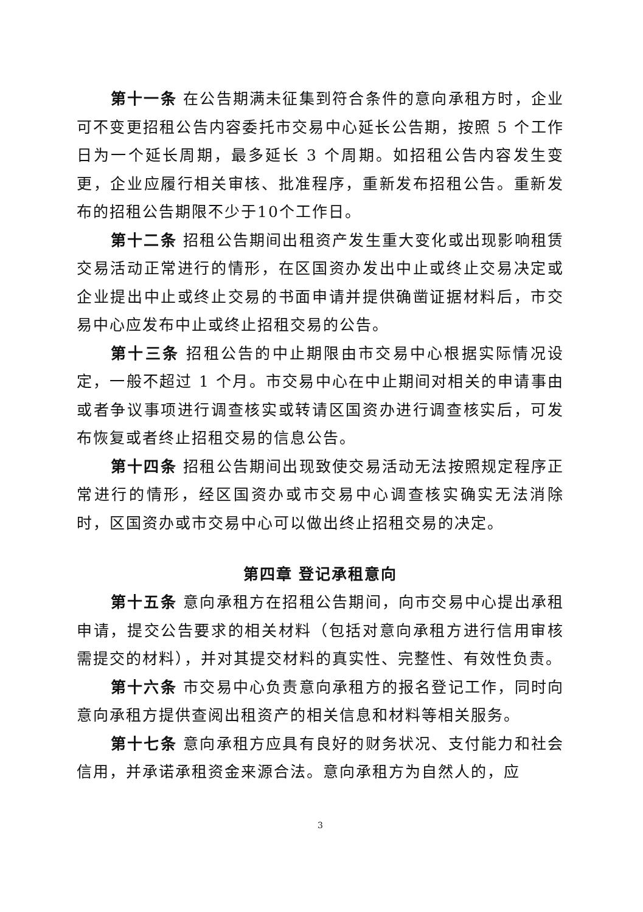第十一条 在公告期满未征集到符合条件的意向承租方时，企业可不变更招租公告内容委托市交易中心延长公告期，按照 5 个工作日为一个延长周期，最多延长 3 个周期。如招租公告内容发生变更，企业应履行相关审核、批准程序，重新发布招租公告。重新发布的招租公告期限不少于10个工作日。
第十二条 招租公告期间出租资产发生重大变化或出现影响租赁交易活动正常进行的情形，在区国资办发出中止或终止交易决定或企业提出中止或终止交易的书面申请并提供确凿证据材料后，市交易中心应发布中止或终止招租交易的公告。
第十三条 招租公告的中止期限由市交易中心根据实际情况设定，一般不超过 1 个月。市交易中心在中止期间对相关的申请事由或者争议事项进行调查核实或转请区国资办进行调查核实后，可发布恢复或者终止招租交易的信息公告。
第十四条 招租公告期间出现致使交易活动无法按照规定程序正常进行的情形，经区国资办或市交易中心调查核实确实无法消除时，区国资办或市交易中心可以做出终止招租交易的决定。
第四章 登记承租意向
第十五条 意向承租方在招租公告期间，向市交易中心提出承租申请，提交公告要求的相关材料（包括对意向承租方进行信用审核需提交的材料），并对其提交材料的真实性、完整性、有效性负责。
第十六条 市交易中心负责意向承租方的报名登记工作，同时向意向承租方提供查阅出租资产的相关信息和材料等相关服务。
第十七条 意向承租方应具有良好的财务状况、支付能力和社会信用，并承诺承租资金来源合法。意向承租方为自然人的，应
3